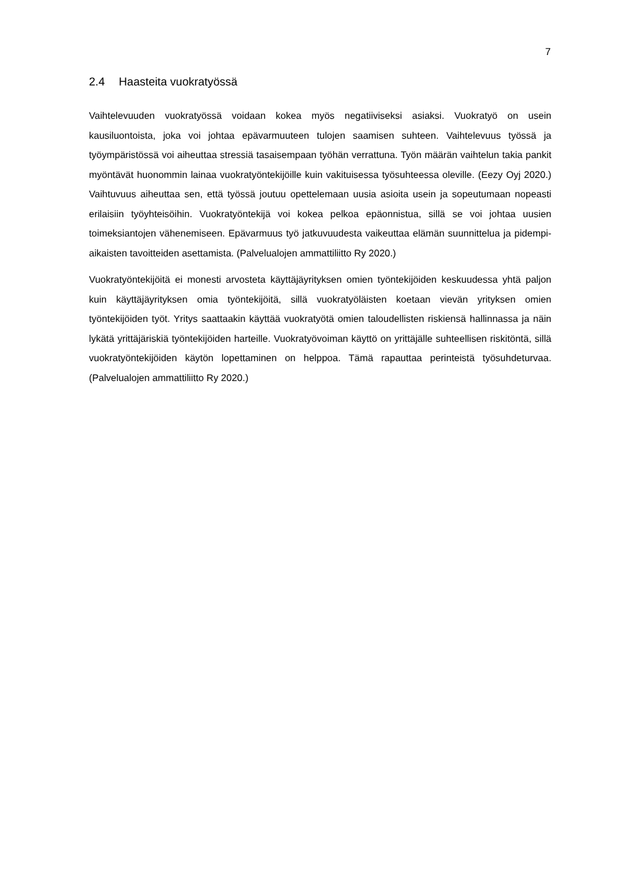7
2.4 Haasteita vuokratyössä
Vaihtelevuuden vuokratyössä voidaan kokea myös negatiiviseksi asiaksi. Vuokratyö on usein kausiluontoista, joka voi johtaa epävarmuuteen tulojen saamisen suhteen. Vaihtele­vuus työssä ja työympäristössä voi aiheuttaa stressiä tasaisempaan työhän verrattuna. Työn määrän vaihtelun takia pankit myöntävät huonommin lainaa vuokratyöntekijöille kuin vakituisessa työsuhteessa oleville. (Eezy Oyj 2020.) Vaihtuvuus aiheuttaa sen, että työssä joutuu opettelemaan uusia asioita usein ja sopeutumaan nopeasti erilaisiin työyhteisöihin. Vuokratyöntekijä voi kokea pelkoa epäonnistua, sillä se voi johtaa uusien toimeksiantojen vähenemiseen. Epävarmuus työ jatkuvuudesta vaikeuttaa elämän suunnittelua ja pidempi­aikaisten tavoitteiden asettamista. (Palvelualojen ammattiliitto Ry 2020.)
Vuokratyöntekijöitä ei monesti arvosteta käyttäjäyrityksen omien työntekijöiden keskuu­dessa yhtä paljon kuin käyttäjäyrityksen omia työntekijöitä, sillä vuokratyöläisten koetaan vievän yrityksen omien työntekijöiden työt. Yritys saattaakin käyttää vuokratyötä omien ta­loudellisten riskiensä hallinnassa ja näin lykätä yrittäjäriskiä työntekijöiden harteille. Vuok­ratyövoiman käyttö on yrittäjälle suhteellisen riskitöntä, sillä vuokratyöntekijöiden käytön lo­pettaminen on helppoa. Tämä rapauttaa perinteistä työsuhdeturvaa. (Palvelualojen ammat­tiliitto Ry 2020.)